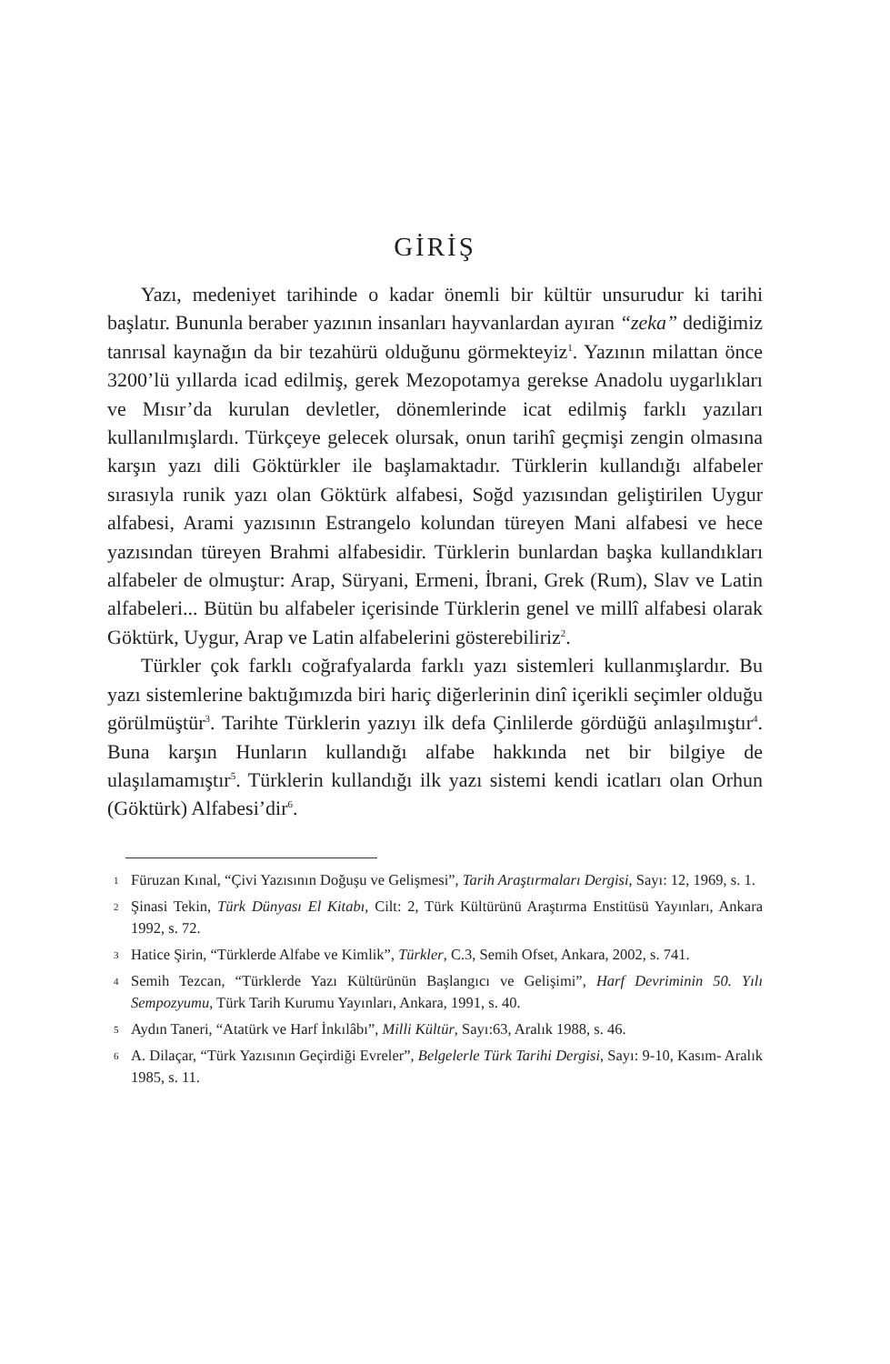GİRİŞ
Yazı, medeniyet tarihinde o kadar önemli bir kültür unsurudur ki tarihi başlatır. Bununla beraber yazının insanları hayvanlardan ayıran “zeka” dediğimiz tanrısal kaynağın da bir tezahürü olduğunu görmekteyiz<sup>1</sup>. Yazının milattan önce 3200’lü yıllarda icad edilmiş, gerek Mezopotamya gerekse Anadolu uygarlıkları ve Mısır’da kurulan devletler, dönemlerinde icat edilmiş farklı yazıları kullanılmışlardı. Türkçeye gelecek olursak, onun tarihî geçmişi zengin olmasına karşın yazı dili Göktürkler ile başlamaktadır. Türklerin kullandığı alfabeler sırasıyla runik yazı olan Göktürk alfabesi, Soğd yazısından geliştirilen Uygur alfabesi, Arami yazısının Estrangelo kolundan türeyen Mani alfabesi ve hece yazısından türeyen Brahmi alfabesidir. Türklerin bunlardan başka kullandıkları alfabeler de olmuştur: Arap, Süryani, Ermeni, İbrani, Grek (Rum), Slav ve Latin alfabeleri... Bütün bu alfabeler içerisinde Türklerin genel ve millî alfabesi olarak Göktürk, Uygur, Arap ve Latin alfabelerini gösterebiliriz<sup>2</sup>.
Türkler çok farklı coğrafyalarda farklı yazı sistemleri kullanmışlardır. Bu yazı sistemlerine baktığımızda biri hariç diğerlerinin dinî içerikli seçimler olduğu görülmüştür<sup>3</sup>. Tarihte Türklerin yazıyı ilk defa Çinlilerde gördüğü anlaşılmıştır<sup>4</sup>. Buna karşın Hunların kullandığı alfabe hakkında net bir bilgiye de ulaşılamamıştır<sup>5</sup>. Türklerin kullandığı ilk yazı sistemi kendi icatları olan Orhun (Göktürk) Alfabesi’dir<sup>6</sup>.
1 Füruzan Kınal, “Çivi Yazısının Doğuşu ve Gelişmesi”, Tarih Araştırmaları Dergisi, Sayı: 12, 1969, s. 1.
2 Şinasi Tekin, Türk Dünyası El Kitabı, Cilt: 2, Türk Kültürünü Araştırma Enstitüsü Yayınları, Ankara 1992, s. 72.
3 Hatice Şirin, “Türklerde Alfabe ve Kimlik”, Türkler, C.3, Semih Ofset, Ankara, 2002, s. 741.
4 Semih Tezcan, “Türklerde Yazı Kültürünün Başlangıcı ve Gelişimi”, Harf Devriminin 50. Yılı Sempozyumu, Türk Tarih Kurumu Yayınları, Ankara, 1991, s. 40.
5 Aydın Taneri, “Atatürk ve Harf İnkılâbı”, Milli Kültür, Sayı:63, Aralık 1988, s. 46.
6 A. Dilaçar, “Türk Yazısının Geçirdiği Evreler”, Belgelerle Türk Tarihi Dergisi, Sayı: 9-10, Kasım- Aralık 1985, s. 11.